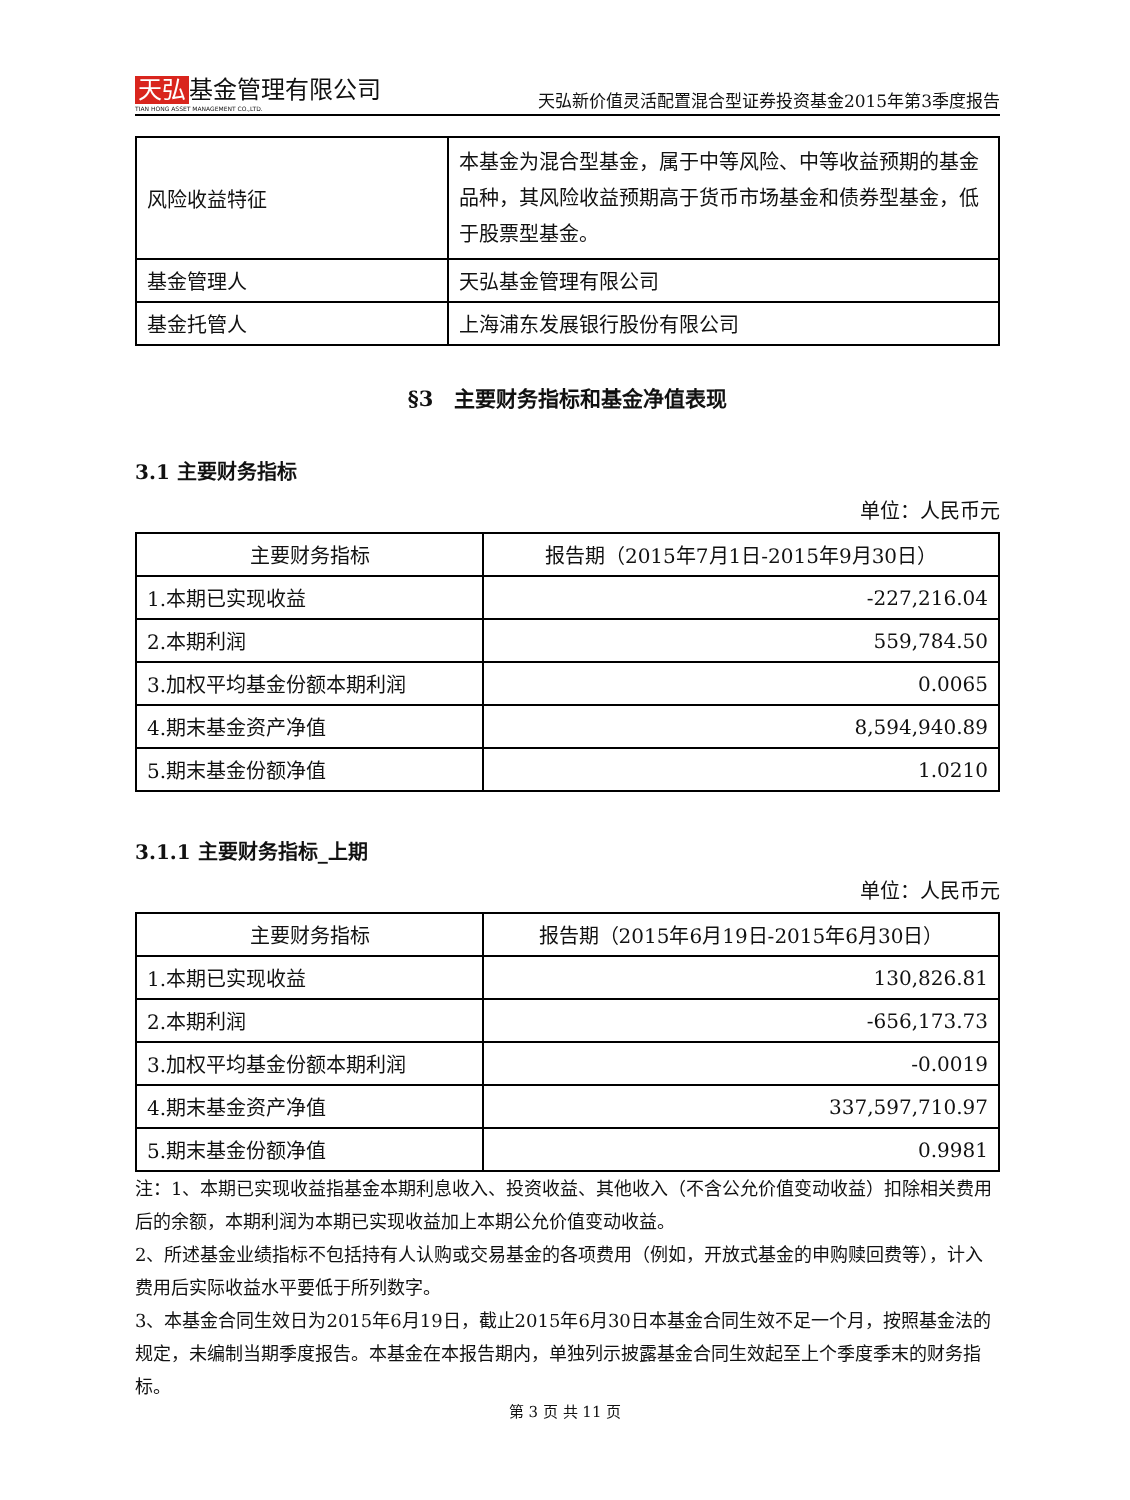天弘 基金管理有限公司
TIAN HONG ASSET MANAGEMENT CO.,LTD.
天弘新价值灵活配置混合型证券投资基金2015年第3季度报告
| 风险收益特征 | 本基金为混合型基金，属于中等风险、中等收益预期的基金品种，其风险收益预期高于货币市场基金和债券型基金，低于股票型基金。 |
| 基金管理人 | 天弘基金管理有限公司 |
| 基金托管人 | 上海浦东发展银行股份有限公司 |
§3　主要财务指标和基金净值表现
3.1 主要财务指标
单位：人民币元
| 主要财务指标 | 报告期（2015年7月1日-2015年9月30日） |
| --- | --- |
| 1.本期已实现收益 | -227,216.04 |
| 2.本期利润 | 559,784.50 |
| 3.加权平均基金份额本期利润 | 0.0065 |
| 4.期末基金资产净值 | 8,594,940.89 |
| 5.期末基金份额净值 | 1.0210 |
3.1.1 主要财务指标_上期
单位：人民币元
| 主要财务指标 | 报告期（2015年6月19日-2015年6月30日） |
| --- | --- |
| 1.本期已实现收益 | 130,826.81 |
| 2.本期利润 | -656,173.73 |
| 3.加权平均基金份额本期利润 | -0.0019 |
| 4.期末基金资产净值 | 337,597,710.97 |
| 5.期末基金份额净值 | 0.9981 |
注：1、本期已实现收益指基金本期利息收入、投资收益、其他收入（不含公允价值变动收益）扣除相关费用后的余额，本期利润为本期已实现收益加上本期公允价值变动收益。
2、所述基金业绩指标不包括持有人认购或交易基金的各项费用（例如，开放式基金的申购赎回费等），计入费用后实际收益水平要低于所列数字。
3、本基金合同生效日为2015年6月19日，截止2015年6月30日本基金合同生效不足一个月，按照基金法的规定，未编制当期季度报告。本基金在本报告期内，单独列示披露基金合同生效起至上个季度季末的财务指标。
第 3 页 共 11 页